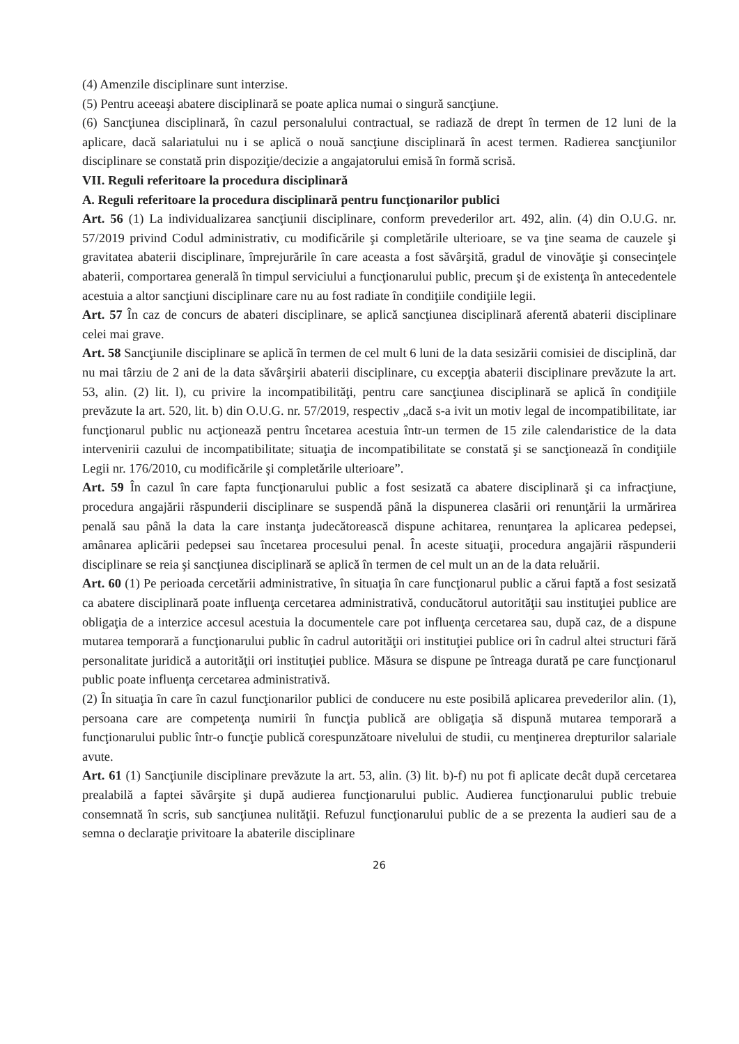(4) Amenzile disciplinare sunt interzise.
(5) Pentru aceeaşi abatere disciplinară se poate aplica numai o singură sancţiune.
(6) Sancţiunea disciplinară, în cazul personalului contractual, se radiază de drept în termen de 12 luni de la aplicare, dacă salariatului nu i se aplică o nouă sancţiune disciplinară în acest termen. Radierea sancţiunilor disciplinare se constată prin dispoziţie/decizie a angajatorului emisă în formă scrisă.
VII. Reguli referitoare la procedura disciplinară
A. Reguli referitoare la procedura disciplinară pentru funcţionarilor publici
Art. 56 (1) La individualizarea sancţiunii disciplinare, conform prevederilor art. 492, alin. (4) din O.U.G. nr. 57/2019 privind Codul administrativ, cu modificările şi completările ulterioare, se va ţine seama de cauzele şi gravitatea abaterii disciplinare, împrejurările în care aceasta a fost săvârşită, gradul de vinovăţie şi consecinţele abaterii, comportarea generală în timpul serviciului a funcţionarului public, precum şi de existenţa în antecedentele acestuia a altor sancţiuni disciplinare care nu au fost radiate în condiţiile condiţiile legii.
Art. 57 În caz de concurs de abateri disciplinare, se aplică sancţiunea disciplinară aferentă abaterii disciplinare celei mai grave.
Art. 58 Sancţiunile disciplinare se aplică în termen de cel mult 6 luni de la data sesizării comisiei de disciplină, dar nu mai târziu de 2 ani de la data săvârşirii abaterii disciplinare, cu excepţia abaterii disciplinare prevăzute la art. 53, alin. (2) lit. l), cu privire la incompatibilităţi, pentru care sancţiunea disciplinară se aplică în condiţiile prevăzute la art. 520, lit. b) din O.U.G. nr. 57/2019, respectiv „dacă s-a ivit un motiv legal de incompatibilitate, iar funcţionarul public nu acţionează pentru încetarea acestuia într-un termen de 15 zile calendaristice de la data intervenirii cazului de incompatibilitate; situaţia de incompatibilitate se constată şi se sancţionează în condiţiile Legii nr. 176/2010, cu modificările şi completările ulterioare”.
Art. 59 În cazul în care fapta funcţionarului public a fost sesizată ca abatere disciplinară şi ca infracţiune, procedura angajării răspunderii disciplinare se suspendă până la dispunerea clasării ori renunţării la urmărirea penală sau până la data la care instanţa judecătorească dispune achitarea, renunţarea la aplicarea pedepsei, amânarea aplicării pedepsei sau încetarea procesului penal. În aceste situaţii, procedura angajării răspunderii disciplinare se reia şi sancţiunea disciplinară se aplică în termen de cel mult un an de la data reluării.
Art. 60 (1) Pe perioada cercetării administrative, în situaţia în care funcţionarul public a cărui faptă a fost sesizată ca abatere disciplinară poate influenţa cercetarea administrativă, conducătorul autorităţii sau instituţiei publice are obligaţia de a interzice accesul acestuia la documentele care pot influenţa cercetarea sau, după caz, de a dispune mutarea temporară a funcţionarului public în cadrul autorităţii ori instituţiei publice ori în cadrul altei structuri fără personalitate juridică a autorităţii ori instituţiei publice. Măsura se dispune pe întreaga durată pe care funcţionarul public poate influenţa cercetarea administrativă.
(2) În situaţia în care în cazul funcţionarilor publici de conducere nu este posibilă aplicarea prevederilor alin. (1), persoana care are competenţa numirii în funcţia publică are obligaţia să dispună mutarea temporară a funcţionarului public într-o funcţie publică corespunzătoare nivelului de studii, cu menţinerea drepturilor salariale avute.
Art. 61 (1) Sancţiunile disciplinare prevăzute la art. 53, alin. (3) lit. b)-f) nu pot fi aplicate decât după cercetarea prealabilă a faptei săvârşite şi după audierea funcţionarului public. Audierea funcţionarului public trebuie consemnată în scris, sub sancţiunea nulităţii. Refuzul funcţionarului public de a se prezenta la audieri sau de a semna o declaraţie privitoare la abaterile disciplinare
26